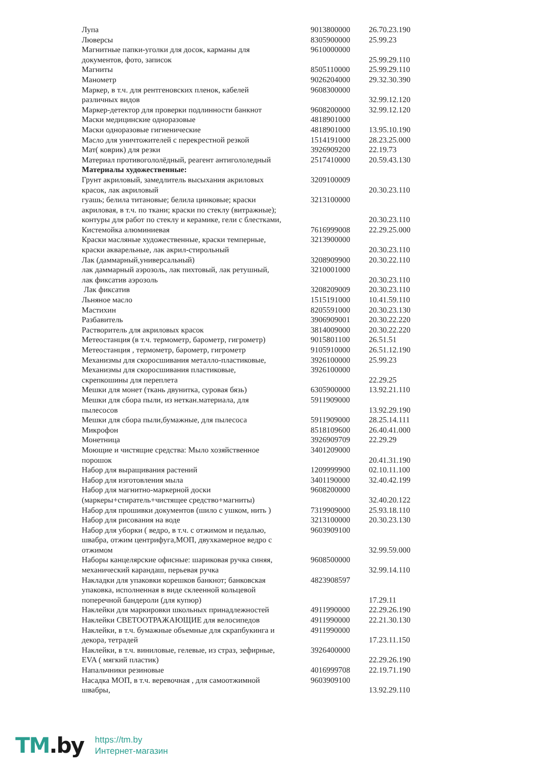| Лупа | 9013800000 | 26.70.23.190 |
| Люверсы | 8305900000 | 25.99.23 |
| Магнитные папки-уголки для досок, карманы для | 9610000000 | |
| документов, фото, записок | | 25.99.29.110 |
| Магниты | 8505110000 | 25.99.29.110 |
| Манометр | 9026204000 | 29.32.30.390 |
| Маркер, в т.ч. для рентгеновских пленок, кабелей | 9608300000 | |
| различных видов | | 32.99.12.120 |
| Маркер-детектор для проверки подлинности банкнот | 9608200000 | 32.99.12.120 |
| Маски медицинские одноразовые | 4818901000 | |
| Маски одноразовые гигиенические | 4818901000 | 13.95.10.190 |
| Масло для уничтожителей с перекрестной резкой | 1514191000 | 28.23.25.000 |
| Мат( коврик) для резки | 3926909200 | 22.19.73 |
| Материал противогололёдный, реагент антигололедный | 2517410000 | 20.59.43.130 |
| Материалы художественные: | | |
| Грунт акриловый, замедлитель высыхания акриловых | 3209100009 | |
| красок, лак акриловый | | 20.30.23.110 |
| гуашь; белила титановые; белила цинковые; краски | 3213100000 | |
| акриловая, в т.ч. по ткани; краски по стеклу (витражные); | | |
| контуры для работ по стеклу и керамике, гели с блестками, | | 20.30.23.110 |
| Кистемойка алюминиевая | 7616999008 | 22.29.25.000 |
| Краски масляные художественные, краски темперные, | 3213900000 | |
| краски акварельные, лак акрил-стирольный | | 20.30.23.110 |
| Лак (даммарный,универсальный) | 3208909900 | 20.30.22.110 |
| лак даммарный аэрозоль, лак пихтовый, лак ретушный, | 3210001000 | |
| лак фиксатив аэрозоль | | 20.30.23.110 |
| Лак фиксатив | 3208209009 | 20.30.23.110 |
| Льняное масло | 1515191000 | 10.41.59.110 |
| Мастихин | 8205591000 | 20.30.23.130 |
| Разбавитель | 3906909001 | 20.30.22.220 |
| Растворитель для акриловых красок | 3814009000 | 20.30.22.220 |
| Метеостанция (в т.ч. термометр, барометр, гигрометр) | 9015801100 | 26.51.51 |
| Метеостанция , термометр, барометр, гигрометр | 9105910000 | 26.51.12.190 |
| Механизмы для скоросшивания металло-пластиковые, | 3926100000 | 25.99.23 |
| Механизмы для скоросшивания пластиковые, | 3926100000 | |
| скрепкошины для переплета | | 22.29.25 |
| Мешки для монет (ткань двунитка, суровая бязь) | 6305900000 | 13.92.21.110 |
| Мешки для сбора пыли, из неткан.материала, для | 5911909000 | |
| пылесосов | | 13.92.29.190 |
| Мешки для сбора пыли,бумажные, для пылесоса | 5911909000 | 28.25.14.111 |
| Микрофон | 8518109600 | 26.40.41.000 |
| Монетница | 3926909709 | 22.29.29 |
| Моющие и чистящие средства: Мыло хозяйственное | 3401209000 | |
| порошок | | 20.41.31.190 |
| Набор для выращивания растений | 1209999900 | 02.10.11.100 |
| Набор для изготовления мыла | 3401190000 | 32.40.42.199 |
| Набор для магнитно-маркерной доски | 9608200000 | |
| (маркеры+стиратель+чистящее средство+магниты) | | 32.40.20.122 |
| Набор для прошивки документов (шило с ушком, нить ) | 7319909000 | 25.93.18.110 |
| Набор для рисования на воде | 3213100000 | 20.30.23.130 |
| Набор для уборки ( ведро, в т.ч. с отжимом и педалью, | 9603909100 | |
| швабра, отжим центрифуга,МОП, двухкамерное ведро с | | |
| отжимом | | 32.99.59.000 |
| Наборы канцелярские офисные: шариковая ручка синяя, | 9608500000 | |
| механический карандаш, перьевая ручка | | 32.99.14.110 |
| Накладки для упаковки корешков банкнот; банковская | 4823908597 | |
| упаковка, исполненная в виде склеенной кольцевой | | |
| поперечной бандероли (для купюр) | | 17.29.11 |
| Наклейки для маркировки школьных принадлежностей | 4911990000 | 22.29.26.190 |
| Наклейки СВЕТООТРАЖАЮЩИЕ для велосипедов | 4911990000 | 22.21.30.130 |
| Наклейки, в т.ч. бумажные объемные для скрапбукинга и | 4911990000 | |
| декора, тетрадей | | 17.23.11.150 |
| Наклейки, в т.ч. виниловые, гелевые, из страз, зефирные, | 3926400000 | |
| EVA ( мягкий пластик) | | 22.29.26.190 |
| Напальчники резиновые | 4016999708 | 22.19.71.190 |
| Насадка МОП, в т.ч. веревочная , для самоотжимной | 9603909100 | |
| швабры, | | 13.92.29.110 |
TM.by
https://tm.by
Интернет-магазин